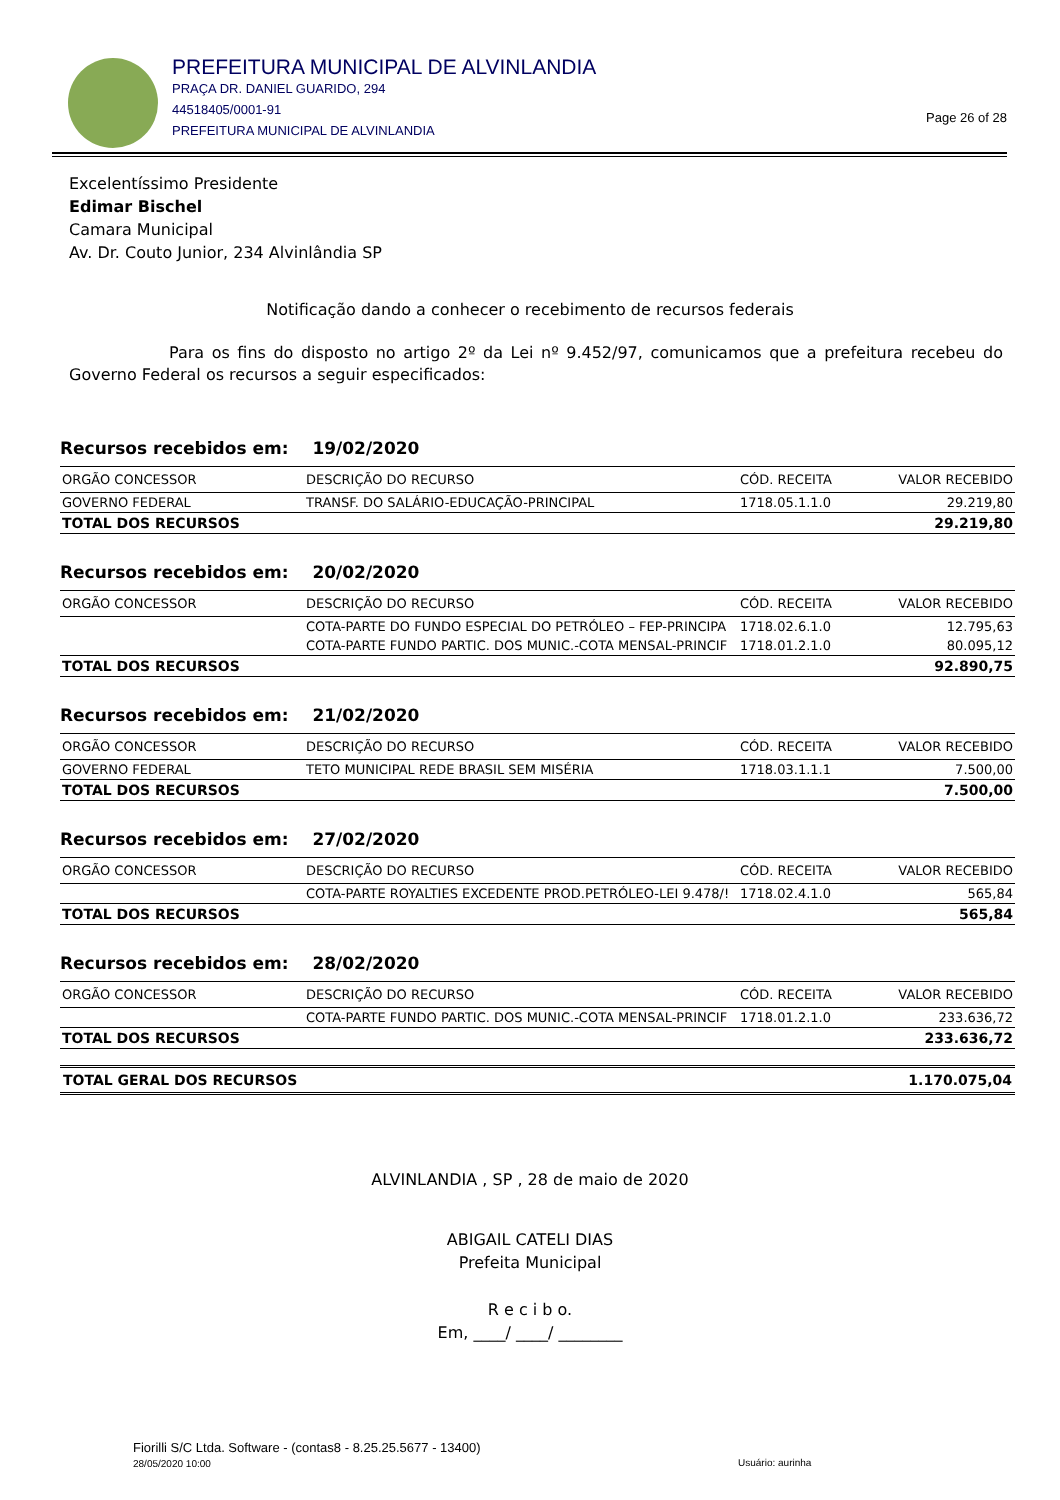PREFEITURA MUNICIPAL DE ALVINLANDIA
PRAÇA DR. DANIEL GUARIDO, 294
44518405/0001-91
PREFEITURA MUNICIPAL DE ALVINLANDIA
Page 26 of 28
Excelentíssimo Presidente
Edimar Bischel
Camara Municipal
Av. Dr. Couto Junior, 234 Alvinlândia SP
Notificação dando a conhecer o recebimento de recursos federais
Para os fins do disposto no artigo 2º da Lei nº 9.452/97, comunicamos que a prefeitura recebeu do Governo Federal os recursos a seguir especificados:
Recursos recebidos em: 19/02/2020
| ORGÃO CONCESSOR | DESCRIÇÃO DO RECURSO | CÓD. RECEITA | VALOR RECEBIDO |
| --- | --- | --- | --- |
| GOVERNO FEDERAL | TRANSF. DO SALÁRIO-EDUCAÇÃO-PRINCIPAL | 1718.05.1.1.0 | 29.219,80 |
| TOTAL DOS RECURSOS | | | 29.219,80 |
Recursos recebidos em: 20/02/2020
| ORGÃO CONCESSOR | DESCRIÇÃO DO RECURSO | CÓD. RECEITA | VALOR RECEBIDO |
| --- | --- | --- | --- |
| | COTA-PARTE DO FUNDO ESPECIAL DO PETRÓLEO – FEP-PRINCIPA | 1718.02.6.1.0 | 12.795,63 |
| | COTA-PARTE FUNDO PARTIC. DOS MUNIC.-COTA MENSAL-PRINCIF | 1718.01.2.1.0 | 80.095,12 |
| TOTAL DOS RECURSOS | | | 92.890,75 |
Recursos recebidos em: 21/02/2020
| ORGÃO CONCESSOR | DESCRIÇÃO DO RECURSO | CÓD. RECEITA | VALOR RECEBIDO |
| --- | --- | --- | --- |
| GOVERNO FEDERAL | TETO MUNICIPAL REDE BRASIL SEM MISÉRIA | 1718.03.1.1.1 | 7.500,00 |
| TOTAL DOS RECURSOS | | | 7.500,00 |
Recursos recebidos em: 27/02/2020
| ORGÃO CONCESSOR | DESCRIÇÃO DO RECURSO | CÓD. RECEITA | VALOR RECEBIDO |
| --- | --- | --- | --- |
| | COTA-PARTE ROYALTIES EXCEDENTE PROD.PETRÓLEO-LEI 9.478/! | 1718.02.4.1.0 | 565,84 |
| TOTAL DOS RECURSOS | | | 565,84 |
Recursos recebidos em: 28/02/2020
| ORGÃO CONCESSOR | DESCRIÇÃO DO RECURSO | CÓD. RECEITA | VALOR RECEBIDO |
| --- | --- | --- | --- |
| | COTA-PARTE FUNDO PARTIC. DOS MUNIC.-COTA MENSAL-PRINCIF | 1718.01.2.1.0 | 233.636,72 |
| TOTAL DOS RECURSOS | | | 233.636,72 |
TOTAL GERAL DOS RECURSOS 1.170.075,04
ALVINLANDIA , SP , 28 de maio de 2020
ABIGAIL CATELI DIAS
Prefeita Municipal
R e c i b o.
Em, ____/ ____/ ________
Fiorilli S/C Ltda. Software - (contas8 - 8.25.25.5677 - 13400)
28/05/2020 10:00
Usuário: aurinha